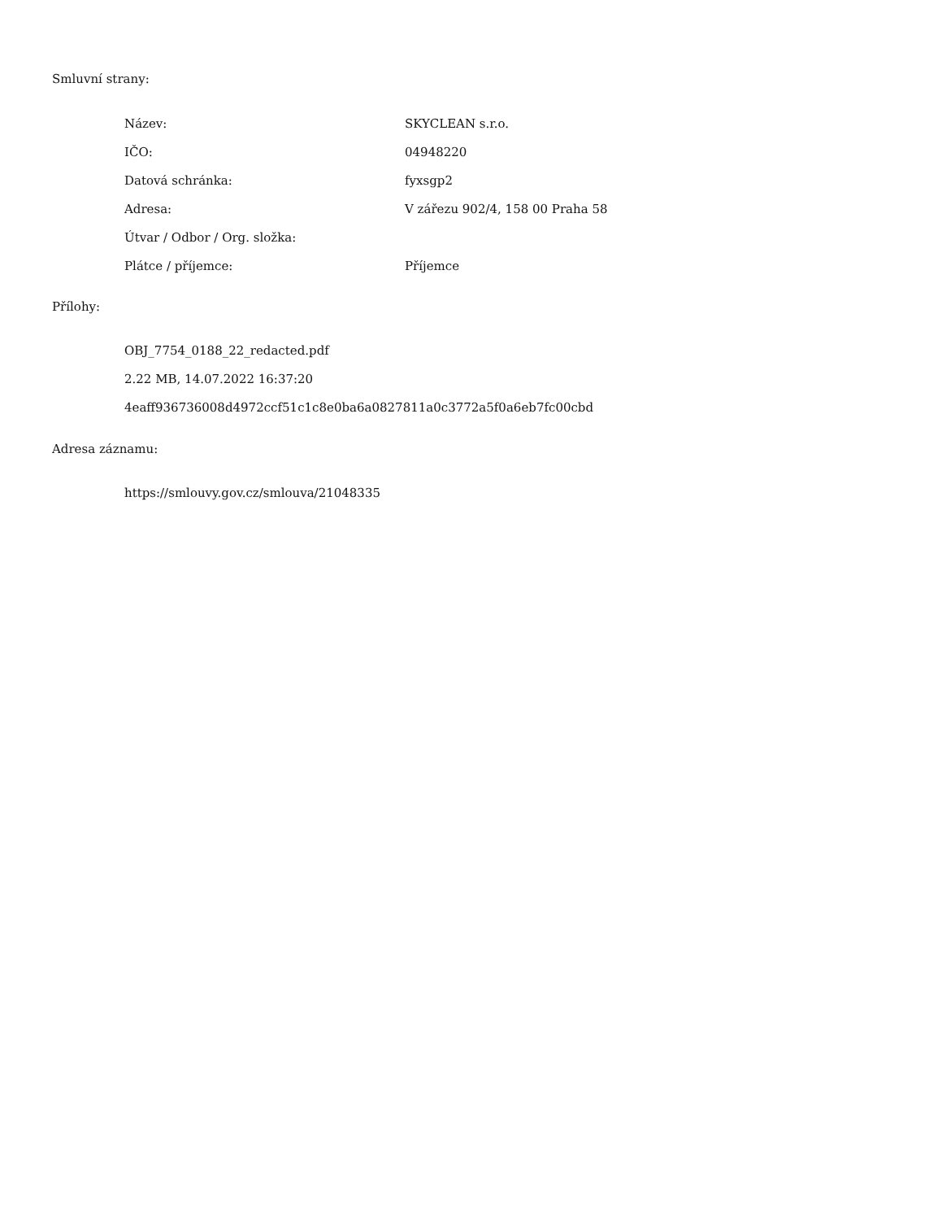Smluvní strany:
| Název: | SKYCLEAN s.r.o. |
| IČO: | 04948220 |
| Datová schránka: | fyxsgp2 |
| Adresa: | V zářezu 902/4, 158 00 Praha 58 |
| Útvar / Odbor / Org. složka: | |
| Plátce / příjemce: | Příjemce |
Přílohy:
OBJ_7754_0188_22_redacted.pdf
2.22 MB, 14.07.2022 16:37:20
4eaff936736008d4972ccf51c1c8e0ba6a0827811a0c3772a5f0a6eb7fc00cbd
Adresa záznamu:
https://smlouvy.gov.cz/smlouva/21048335